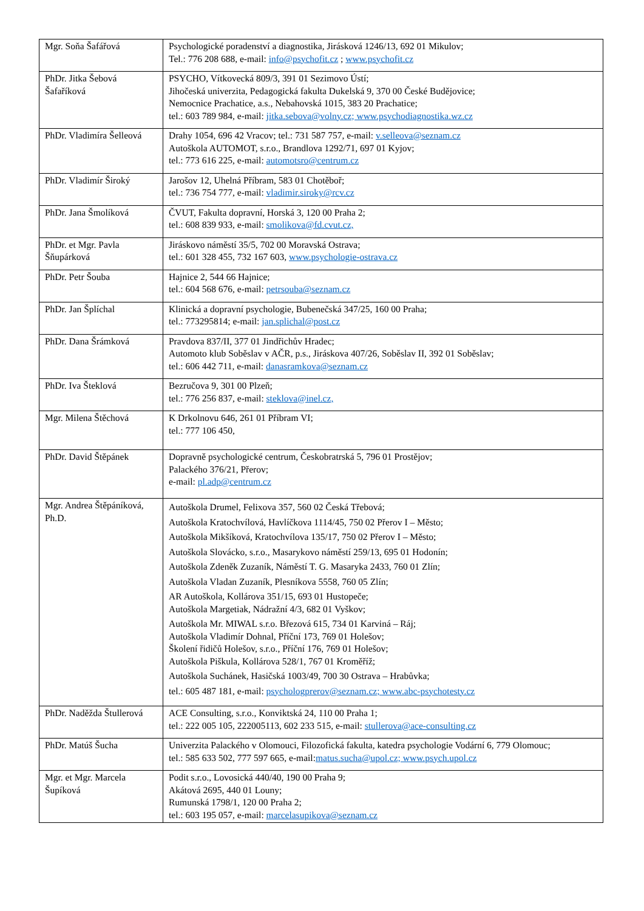| Mgr. Soňa Šafářová | Psychologické poradenství a diagnostika, Jirásková 1246/13, 692 01 Mikulov; Tel.: 776 208 688, e-mail: info@psychofit.cz ; www.psychofit.cz |
| PhDr. Jitka Šebová Šafaříková | PSYCHO, Vítkovecká 809/3, 391 01 Sezimovo Ústí; Jihočeská univerzita, Pedagogická fakulta Dukelská 9, 370 00 České Budějovice; Nemocnice Prachatice, a.s., Nebahovská 1015, 383 20 Prachatice; tel.: 603 789 984, e-mail: jitka.sebova@volny.cz; www.psychodiagnostika.wz.cz |
| PhDr. Vladimíra Šelleová | Drahy 1054, 696 42 Vracov; tel.: 731 587 757, e-mail: v.selleova@seznam.cz Autoškola AUTOMOT, s.r.o., Brandlova 1292/71, 697 01 Kyjov; tel.: 773 616 225, e-mail: automotsro@centrum.cz |
| PhDr. Vladimír Široký | Jarošov 12, Uhelná Příbram, 583 01 Chotěboř; tel.: 736 754 777, e-mail: vladimir.siroky@rcv.cz |
| PhDr. Jana Šmolíková | ČVUT, Fakulta dopravní, Horská 3, 120 00 Praha 2; tel.: 608 839 933, e-mail: smolikova@fd.cvut.cz, |
| PhDr. et Mgr. Pavla Šňupárková | Jiráskovo náměstí 35/5, 702 00 Moravská Ostrava; tel.: 601 328 455, 732 167 603, www.psychologie-ostrava.cz |
| PhDr. Petr Šouba | Hajnice 2, 544 66 Hajnice; tel.: 604 568 676, e-mail: petrsouba@seznam.cz |
| PhDr. Jan Šplíchal | Klinická a dopravní psychologie, Bubenečská 347/25, 160 00 Praha; tel.: 773295814; e-mail: jan.splichal@post.cz |
| PhDr. Dana Šrámková | Pravdova 837/II, 377 01 Jindřichův Hradec; Automoto klub Soběslav v AČR, p.s., Jiráskova 407/26, Soběslav II, 392 01 Soběslav; tel.: 606 442 711, e-mail: danasramkova@seznam.cz |
| PhDr. Iva Šteklová | Bezručova 9, 301 00 Plzeň; tel.: 776 256 837, e-mail: steklova@inel.cz, |
| Mgr. Milena Štěchová | K Drkolnovu 646, 261 01 Příbram VI; tel.: 777 106 450, |
| PhDr. David Štěpánek | Dopravně psychologické centrum, Českobratrská 5, 796 01 Prostějov; Palackého 376/21, Přerov; e-mail: pl.adp@centrum.cz |
| Mgr. Andrea Štěpáníková, Ph.D. | Autoškola Drumel, Felixova 357, 560 02 Česká Třebová; Autoškola Kratochvílová, Havlíčkova 1114/45, 750 02 Přerov I – Město; Autoškola Mikšíková, Kratochvílova 135/17, 750 02 Přerov I – Město; Autoškola Slovácko, s.r.o., Masarykovo náměstí 259/13, 695 01 Hodonín; Autoškola Zdeněk Zuzaník, Náměstí T. G. Masaryka 2433, 760 01 Zlín; Autoškola Vladan Zuzaník, Plesníkova 5558, 760 05 Zlín; AR Autoškola, Kollárova 351/15, 693 01 Hustopeče; Autoškola Margetiak, Nádražní 4/3, 682 01 Vyškov; Autoškola Mr. MIWAL s.r.o. Březová 615, 734 01 Karviná – Ráj; Autoškola Vladimír Dohnal, Příční 173, 769 01 Holešov; Školení řidičů Holešov, s.r.o., Příční 176, 769 01 Holešov; Autoškola Piškula, Kollárova 528/1, 767 01 Kroměříž; Autoškola Suchánek, Hasičská 1003/49, 700 30 Ostrava – Hrabůvka; tel.: 605 487 181, e-mail: psychologprerov@seznam.cz; www.abc-psychotesty.cz |
| PhDr. Naděžda Štullerová | ACE Consulting, s.r.o., Konviktská 24, 110 00 Praha 1; tel.: 222 005 105, 222005113, 602 233 515, e-mail: stullerova@ace-consulting.cz |
| PhDr. Matúš Šucha | Univerzita Palackého v Olomouci, Filozofická fakulta, katedra psychologie Vodární 6, 779 Olomouc; tel.: 585 633 502, 777 597 665, e-mail: matus.sucha@upol.cz; www.psych.upol.cz |
| Mgr. et Mgr. Marcela Šupíková | Podit s.r.o., Lovosická 440/40, 190 00 Praha 9; Akátová 2695, 440 01 Louny; Rumunská 1798/1, 120 00 Praha 2; tel.: 603 195 057, e-mail: marcelasupikova@seznam.cz |